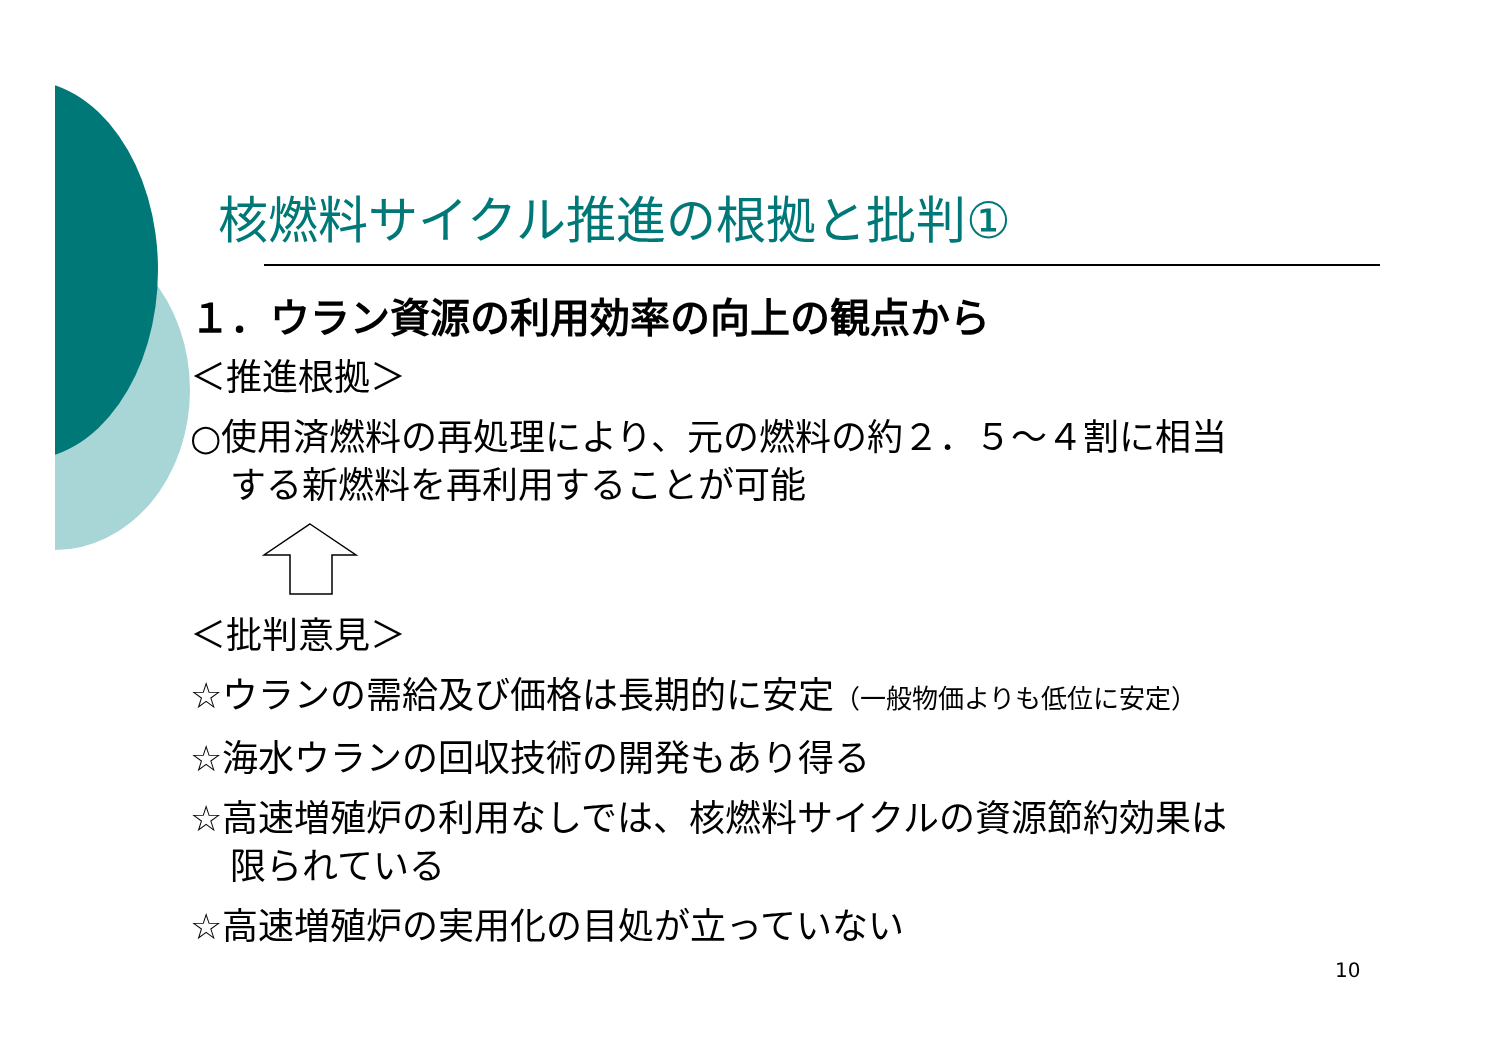核燃料サイクル推進の根拠と批判①
１．ウラン資源の利用効率の向上の観点から
＜推進根拠＞
○使用済燃料の再処理により、元の燃料の約２．５～４割に相当
する新燃料を再利用することが可能
＜批判意見＞
☆ウランの需給及び価格は長期的に安定（一般物価よりも低位に安定）
☆海水ウランの回収技術の開発もあり得る
☆高速増殖炉の利用なしでは、核燃料サイクルの資源節約効果は
限られている
☆高速増殖炉の実用化の目処が立っていない
10